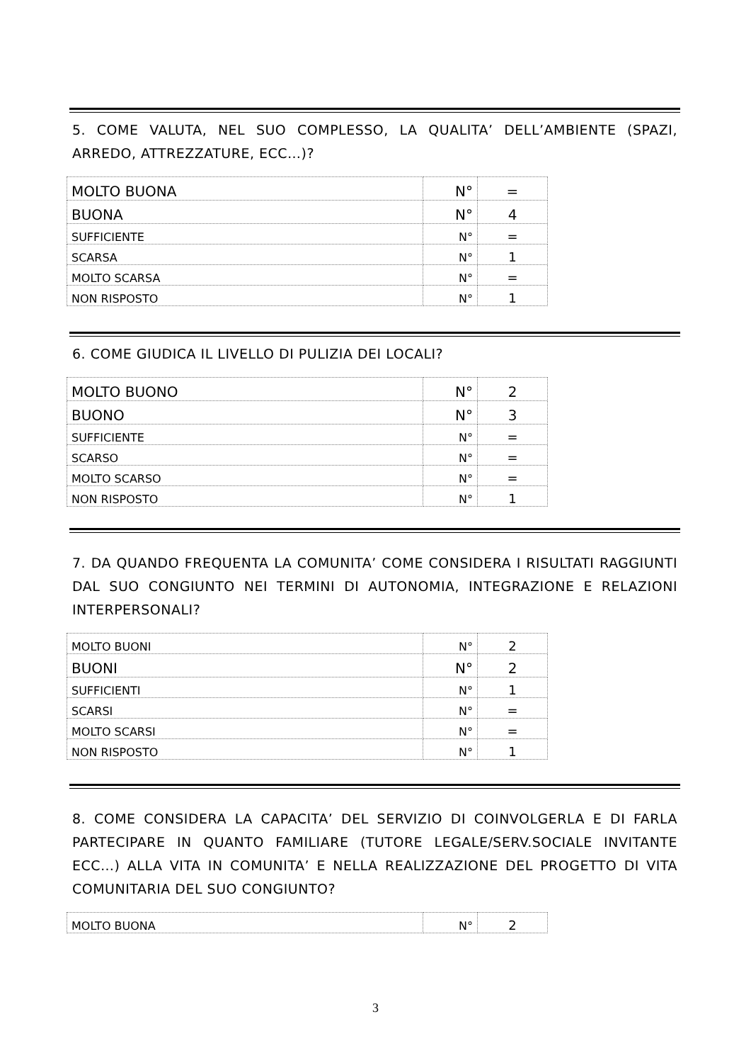5. COME VALUTA, NEL SUO COMPLESSO, LA QUALITA’ DELL’AMBIENTE (SPAZI, ARREDO, ATTREZZATURE, ECC…)?
| MOLTO BUONA | N° | = |
| BUONA | N° | 4 |
| SUFFICIENTE | N° | = |
| SCARSA | N° | 1 |
| MOLTO SCARSA | N° | = |
| NON RISPOSTO | N° | 1 |
6. COME GIUDICA IL LIVELLO DI PULIZIA DEI LOCALI?
| MOLTO BUONO | N° | 2 |
| BUONO | N° | 3 |
| SUFFICIENTE | N° | = |
| SCARSO | N° | = |
| MOLTO SCARSO | N° | = |
| NON RISPOSTO | N° | 1 |
7. DA QUANDO FREQUENTA LA COMUNITA’ COME CONSIDERA I RISULTATI RAGGIUNTI DAL SUO CONGIUNTO NEI TERMINI DI AUTONOMIA, INTEGRAZIONE E RELAZIONI INTERPERSONALI?
| MOLTO BUONI | N° | 2 |
| BUONI | N° | 2 |
| SUFFICIENTI | N° | 1 |
| SCARSI | N° | = |
| MOLTO SCARSI | N° | = |
| NON RISPOSTO | N° | 1 |
8. COME CONSIDERA LA CAPACITA’ DEL SERVIZIO DI COINVOLGERLA E DI FARLA PARTECIPARE IN QUANTO FAMILIARE (TUTORE LEGALE/SERV.SOCIALE INVITANTE ECC…) ALLA VITA IN COMUNITA’ E NELLA REALIZZAZIONE DEL PROGETTO DI VITA COMUNITARIA DEL SUO CONGIUNTO?
| MOLTO BUONA | N° | 2 |
3